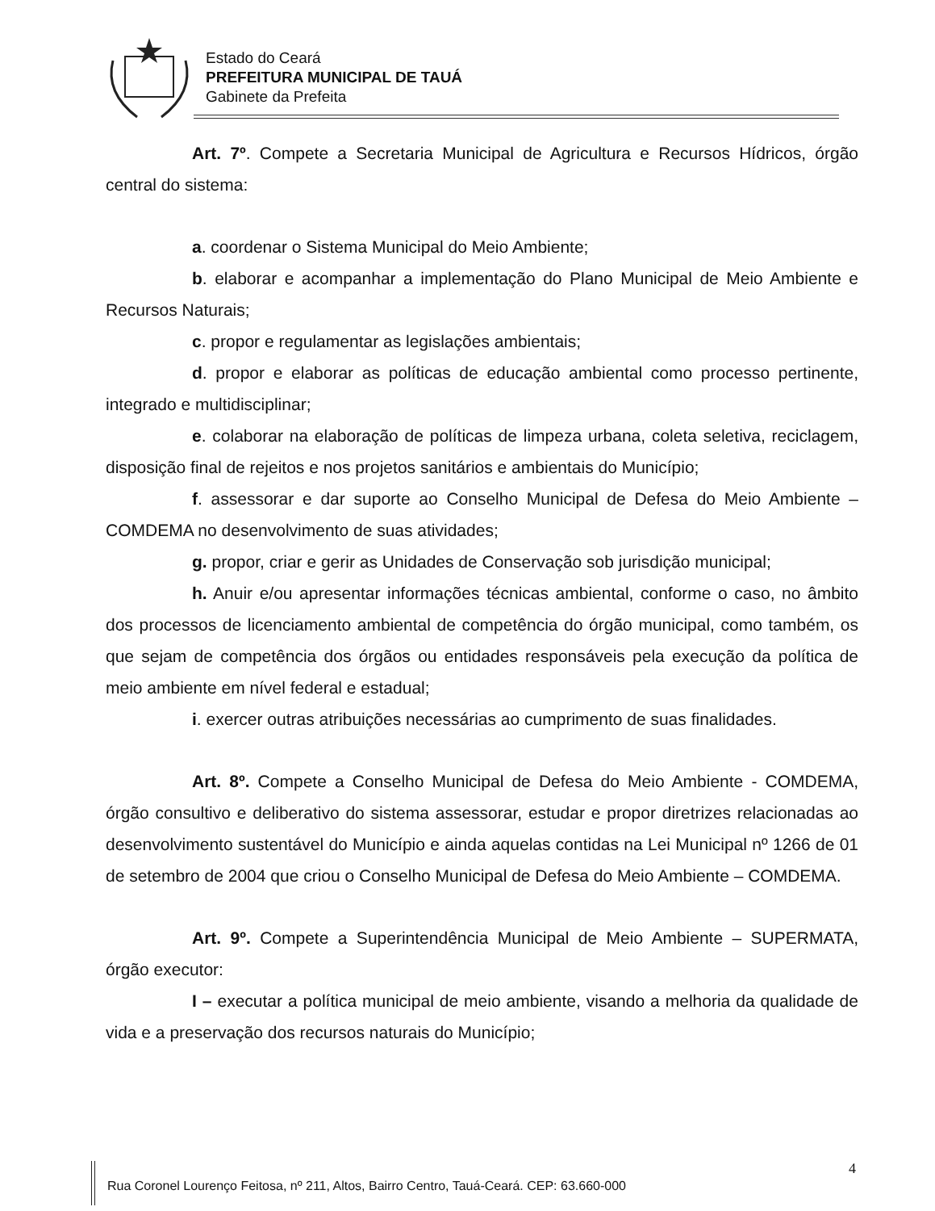Estado do Ceará
PREFEITURA MUNICIPAL DE TAUÁ
Gabinete da Prefeita
Art. 7º. Compete a Secretaria Municipal de Agricultura e Recursos Hídricos, órgão central do sistema:
a. coordenar o Sistema Municipal do Meio Ambiente;
b. elaborar e acompanhar a implementação do Plano Municipal de Meio Ambiente e Recursos Naturais;
c. propor e regulamentar as legislações ambientais;
d. propor e elaborar as políticas de educação ambiental como processo pertinente, integrado e multidisciplinar;
e. colaborar na elaboração de políticas de limpeza urbana, coleta seletiva, reciclagem, disposição final de rejeitos e nos projetos sanitários e ambientais do Município;
f. assessorar e dar suporte ao Conselho Municipal de Defesa do Meio Ambiente – COMDEMA no desenvolvimento de suas atividades;
g. propor, criar e gerir as Unidades de Conservação sob jurisdição municipal;
h. Anuir e/ou apresentar informações técnicas ambiental, conforme o caso, no âmbito dos processos de licenciamento ambiental de competência do órgão municipal, como também, os que sejam de competência dos órgãos ou entidades responsáveis pela execução da política de meio ambiente em nível federal e estadual;
i. exercer outras atribuições necessárias ao cumprimento de suas finalidades.
Art. 8º. Compete a Conselho Municipal de Defesa do Meio Ambiente - COMDEMA, órgão consultivo e deliberativo do sistema assessorar, estudar e propor diretrizes relacionadas ao desenvolvimento sustentável do Município e ainda aquelas contidas na Lei Municipal nº 1266 de 01 de setembro de 2004 que criou o Conselho Municipal de Defesa do Meio Ambiente – COMDEMA.
Art. 9º. Compete a Superintendência Municipal de Meio Ambiente – SUPERMATA, órgão executor:
I – executar a política municipal de meio ambiente, visando a melhoria da qualidade de vida e a preservação dos recursos naturais do Município;
4
Rua Coronel Lourenço Feitosa, nº 211, Altos, Bairro Centro, Tauá-Ceará. CEP: 63.660-000